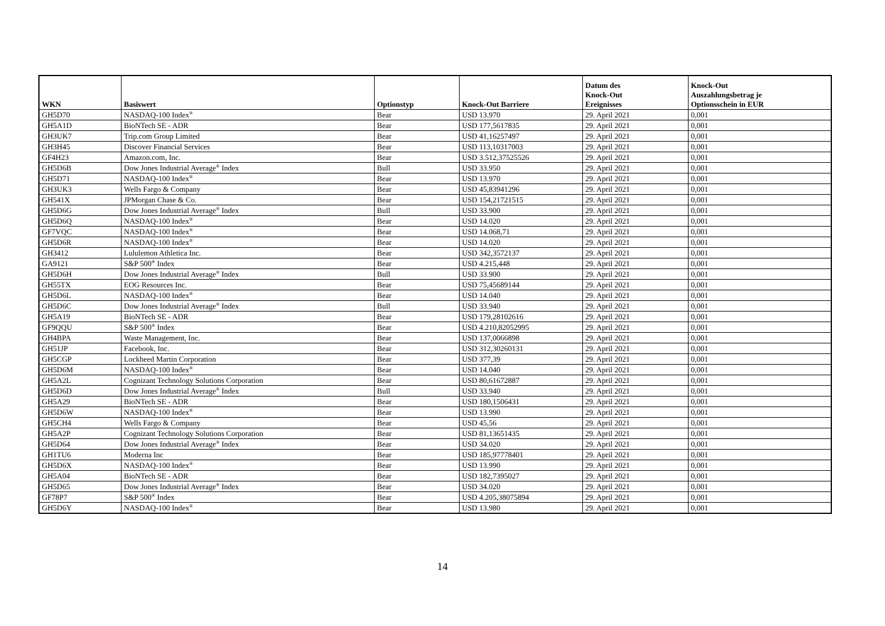| WKN | Basiswert | Optionstyp | Knock-Out Barriere | Datum des Knock-Out Ereignisses | Knock-Out Auszahlungsbetrag je Optionsschein in EUR |
| --- | --- | --- | --- | --- | --- |
| GH5D70 | NASDAQ-100 Index<sup>®</sup> | Bear | USD 13.970 | 29. April 2021 | 0,001 |
| GH5A1D | BioNTech SE - ADR | Bear | USD 177,5617835 | 29. April 2021 | 0,001 |
| GH3UK7 | Trip.com Group Limited | Bear | USD 41,16257497 | 29. April 2021 | 0,001 |
| GH3H45 | Discover Financial Services | Bear | USD 113,10317003 | 29. April 2021 | 0,001 |
| GF4H23 | Amazon.com, Inc. | Bear | USD 3.512,37525526 | 29. April 2021 | 0,001 |
| GH5D6B | Dow Jones Industrial Average<sup>®</sup> Index | Bull | USD 33.950 | 29. April 2021 | 0,001 |
| GH5D71 | NASDAQ-100 Index<sup>®</sup> | Bear | USD 13.970 | 29. April 2021 | 0,001 |
| GH3UK3 | Wells Fargo & Company | Bear | USD 45,83941296 | 29. April 2021 | 0,001 |
| GH541X | JPMorgan Chase & Co. | Bear | USD 154,21721515 | 29. April 2021 | 0,001 |
| GH5D6G | Dow Jones Industrial Average<sup>®</sup> Index | Bull | USD 33.900 | 29. April 2021 | 0,001 |
| GH5D6Q | NASDAQ-100 Index<sup>®</sup> | Bear | USD 14.020 | 29. April 2021 | 0,001 |
| GF7VQC | NASDAQ-100 Index<sup>®</sup> | Bear | USD 14.068,71 | 29. April 2021 | 0,001 |
| GH5D6R | NASDAQ-100 Index<sup>®</sup> | Bear | USD 14.020 | 29. April 2021 | 0,001 |
| GH3412 | Lululemon Athletica Inc. | Bear | USD 342,3572137 | 29. April 2021 | 0,001 |
| GA9121 | S&P 500<sup>®</sup> Index | Bear | USD 4.215,448 | 29. April 2021 | 0,001 |
| GH5D6H | Dow Jones Industrial Average<sup>®</sup> Index | Bull | USD 33.900 | 29. April 2021 | 0,001 |
| GH55TX | EOG Resources Inc. | Bear | USD 75,45689144 | 29. April 2021 | 0,001 |
| GH5D6L | NASDAQ-100 Index<sup>®</sup> | Bear | USD 14.040 | 29. April 2021 | 0,001 |
| GH5D6C | Dow Jones Industrial Average<sup>®</sup> Index | Bull | USD 33.940 | 29. April 2021 | 0,001 |
| GH5A19 | BioNTech SE - ADR | Bear | USD 179,28102616 | 29. April 2021 | 0,001 |
| GF9QQU | S&P 500<sup>®</sup> Index | Bear | USD 4.210,82052995 | 29. April 2021 | 0,001 |
| GH4BPA | Waste Management, Inc. | Bear | USD 137,0066898 | 29. April 2021 | 0,001 |
| GH51JP | Facebook, Inc. | Bear | USD 312,30260131 | 29. April 2021 | 0,001 |
| GH5CGP | Lockheed Martin Corporation | Bear | USD 377,39 | 29. April 2021 | 0,001 |
| GH5D6M | NASDAQ-100 Index<sup>®</sup> | Bear | USD 14.040 | 29. April 2021 | 0,001 |
| GH5A2L | Cognizant Technology Solutions Corporation | Bear | USD 80,61672887 | 29. April 2021 | 0,001 |
| GH5D6D | Dow Jones Industrial Average<sup>®</sup> Index | Bull | USD 33.940 | 29. April 2021 | 0,001 |
| GH5A29 | BioNTech SE - ADR | Bear | USD 180,1506431 | 29. April 2021 | 0,001 |
| GH5D6W | NASDAQ-100 Index<sup>®</sup> | Bear | USD 13.990 | 29. April 2021 | 0,001 |
| GH5CH4 | Wells Fargo & Company | Bear | USD 45,56 | 29. April 2021 | 0,001 |
| GH5A2P | Cognizant Technology Solutions Corporation | Bear | USD 81,13651435 | 29. April 2021 | 0,001 |
| GH5D64 | Dow Jones Industrial Average<sup>®</sup> Index | Bear | USD 34.020 | 29. April 2021 | 0,001 |
| GH1TU6 | Moderna Inc | Bear | USD 185,97778401 | 29. April 2021 | 0,001 |
| GH5D6X | NASDAQ-100 Index<sup>®</sup> | Bear | USD 13.990 | 29. April 2021 | 0,001 |
| GH5A04 | BioNTech SE - ADR | Bear | USD 182,7395027 | 29. April 2021 | 0,001 |
| GH5D65 | Dow Jones Industrial Average<sup>®</sup> Index | Bear | USD 34.020 | 29. April 2021 | 0,001 |
| GF78P7 | S&P 500<sup>®</sup> Index | Bear | USD 4.205,38075894 | 29. April 2021 | 0,001 |
| GH5D6Y | NASDAQ-100 Index<sup>®</sup> | Bear | USD 13.980 | 29. April 2021 | 0,001 |
14